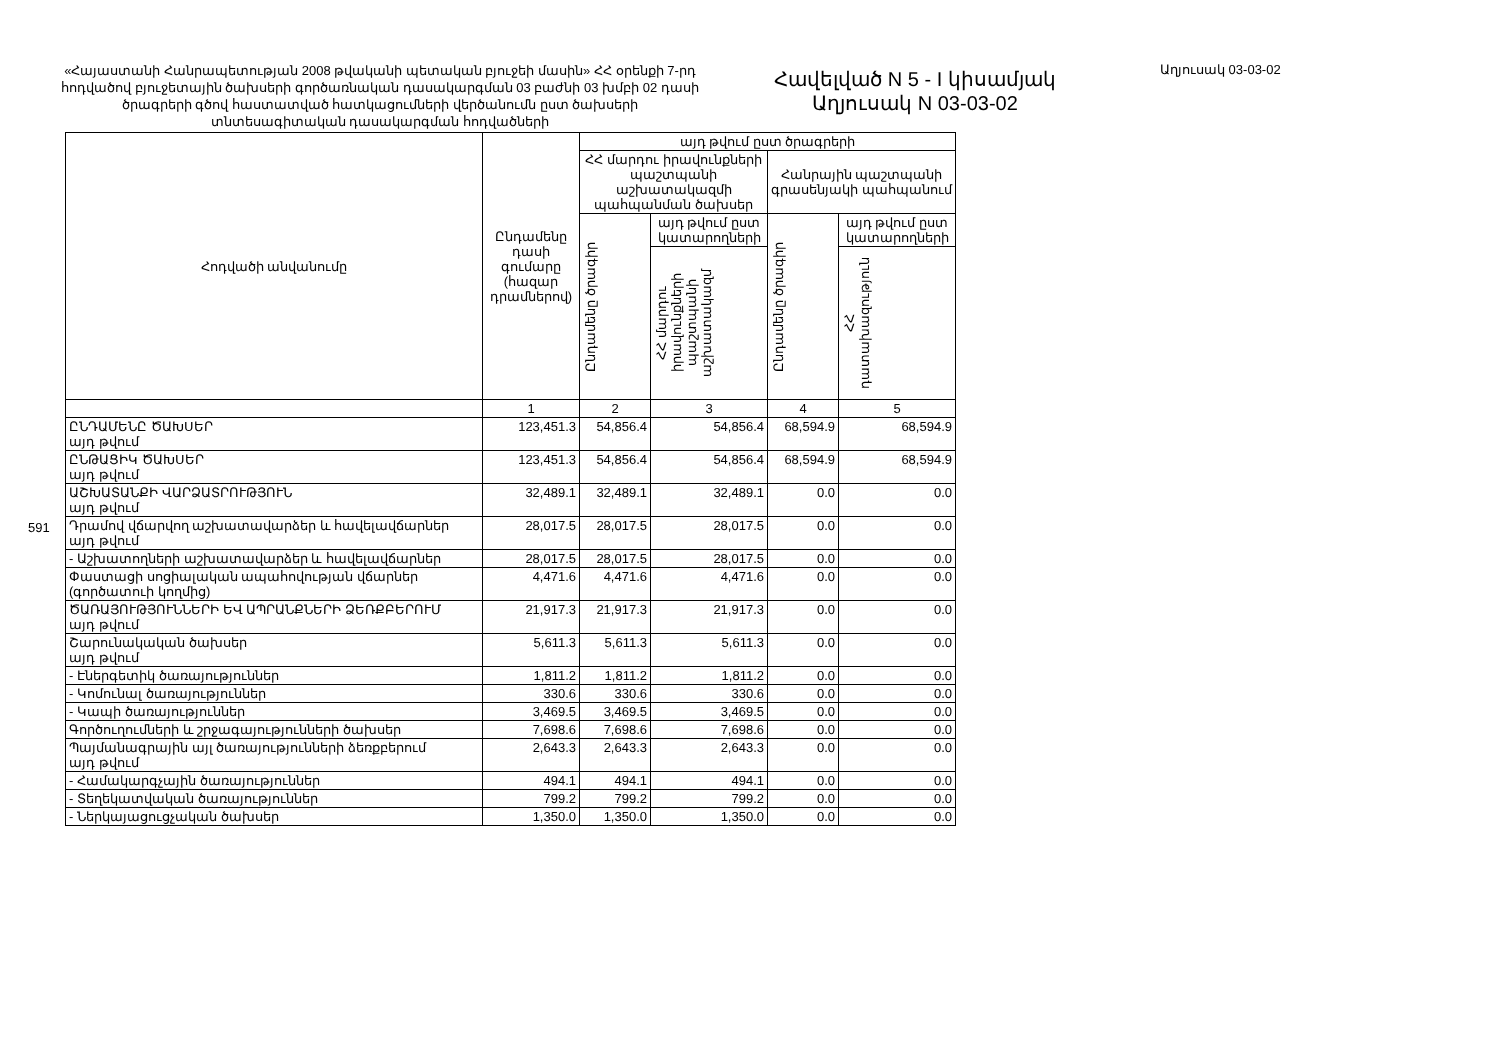591
«Հայաստանի Հանրապետության 2008 թվականի պետական բյուջեի մասին» ՀՀ օրենքի 7-րդ հոդվածով բյուջետային ծախսերի գործառնական դասակարգման 03 բաժնի 03 խմբի 02 դասի ծրագրերի գծով հաստատված հատկացումների վերծանումն ըստ ծախսերի տնտեսագիտական դասակարգման հոդվածների
Հավելված N 5 - I կիսամյակ
Աղյուսակ N 03-03-02
Աղյուսակ 03-03-02
| Հոդվածի անվանումը | Ընդամենը դասի գումարը (հազար դրամներով) | այդ թվում ըստ ծրագրերի | | | |
| --- | --- | --- | --- | --- | --- |
| | | ՀՀ մարդու իրավունքների պաշտպանի աշխատակազմի պահպանման ծախսեր | | Հանրային պաշտպանի գրասենյակի պահպանում | |
| | | Ընդամենը ծրագիր | այդ թվում ըստ կատարողների | Ընդամենը ծրագիր | այդ թվում ըստ կատարողների |
| | | | ՀՀ մարդու իրավունքների պաշտպանի աշխատակազմ | | ՀՀ դատախազություն |
| | 1 | 2 | 3 | 4 | 5 |
| ԸՆԴԱՄԵՆԸ ԾԱԽՍԵՐ այդ թվում | 123,451.3 | 54,856.4 | 54,856.4 | 68,594.9 | 68,594.9 |
| ԸՆԹԱՑԻԿ ԾԱԽՍԵՐ այդ թվում | 123,451.3 | 54,856.4 | 54,856.4 | 68,594.9 | 68,594.9 |
| ԱՇԽԱՏԱՆՔԻ ՎԱՐՁԱՏՐՈՒԹՅՈՒՆ այդ թվում | 32,489.1 | 32,489.1 | 32,489.1 | 0.0 | 0.0 |
| Դրամով վճարվող աշխատավարձեր և հավելավճարներ այդ թվում | 28,017.5 | 28,017.5 | 28,017.5 | 0.0 | 0.0 |
| - Աշխատողների աշխատավարձեր և հավելավճարներ | 28,017.5 | 28,017.5 | 28,017.5 | 0.0 | 0.0 |
| Փաստացի սոցիալական ապահովության վճարներ (գործատուի կողմից) | 4,471.6 | 4,471.6 | 4,471.6 | 0.0 | 0.0 |
| ԾԱՌԱՅՈՒԹՅՈՒՆՆԵՐԻ ԵՎ ԱՊՐԱՆՔՆԵՐԻ ՁԵՌՔԲԵՐՈՒՄ այդ թվում | 21,917.3 | 21,917.3 | 21,917.3 | 0.0 | 0.0 |
| Շարունակական ծախսեր այդ թվում | 5,611.3 | 5,611.3 | 5,611.3 | 0.0 | 0.0 |
| - Էներգետիկ ծառայություններ | 1,811.2 | 1,811.2 | 1,811.2 | 0.0 | 0.0 |
| - Կոմունալ ծառայություններ | 330.6 | 330.6 | 330.6 | 0.0 | 0.0 |
| - Կապի ծառայություններ | 3,469.5 | 3,469.5 | 3,469.5 | 0.0 | 0.0 |
| Գործուղումների և շրջագայությունների ծախսեր | 7,698.6 | 7,698.6 | 7,698.6 | 0.0 | 0.0 |
| Պայմանագրային այլ ծառայությունների ձեռքբերում այդ թվում | 2,643.3 | 2,643.3 | 2,643.3 | 0.0 | 0.0 |
| - Համակարգչային ծառայություններ | 494.1 | 494.1 | 494.1 | 0.0 | 0.0 |
| - Տեղեկատվական ծառայություններ | 799.2 | 799.2 | 799.2 | 0.0 | 0.0 |
| - Ներկայացուցչական ծախսեր | 1,350.0 | 1,350.0 | 1,350.0 | 0.0 | 0.0 |